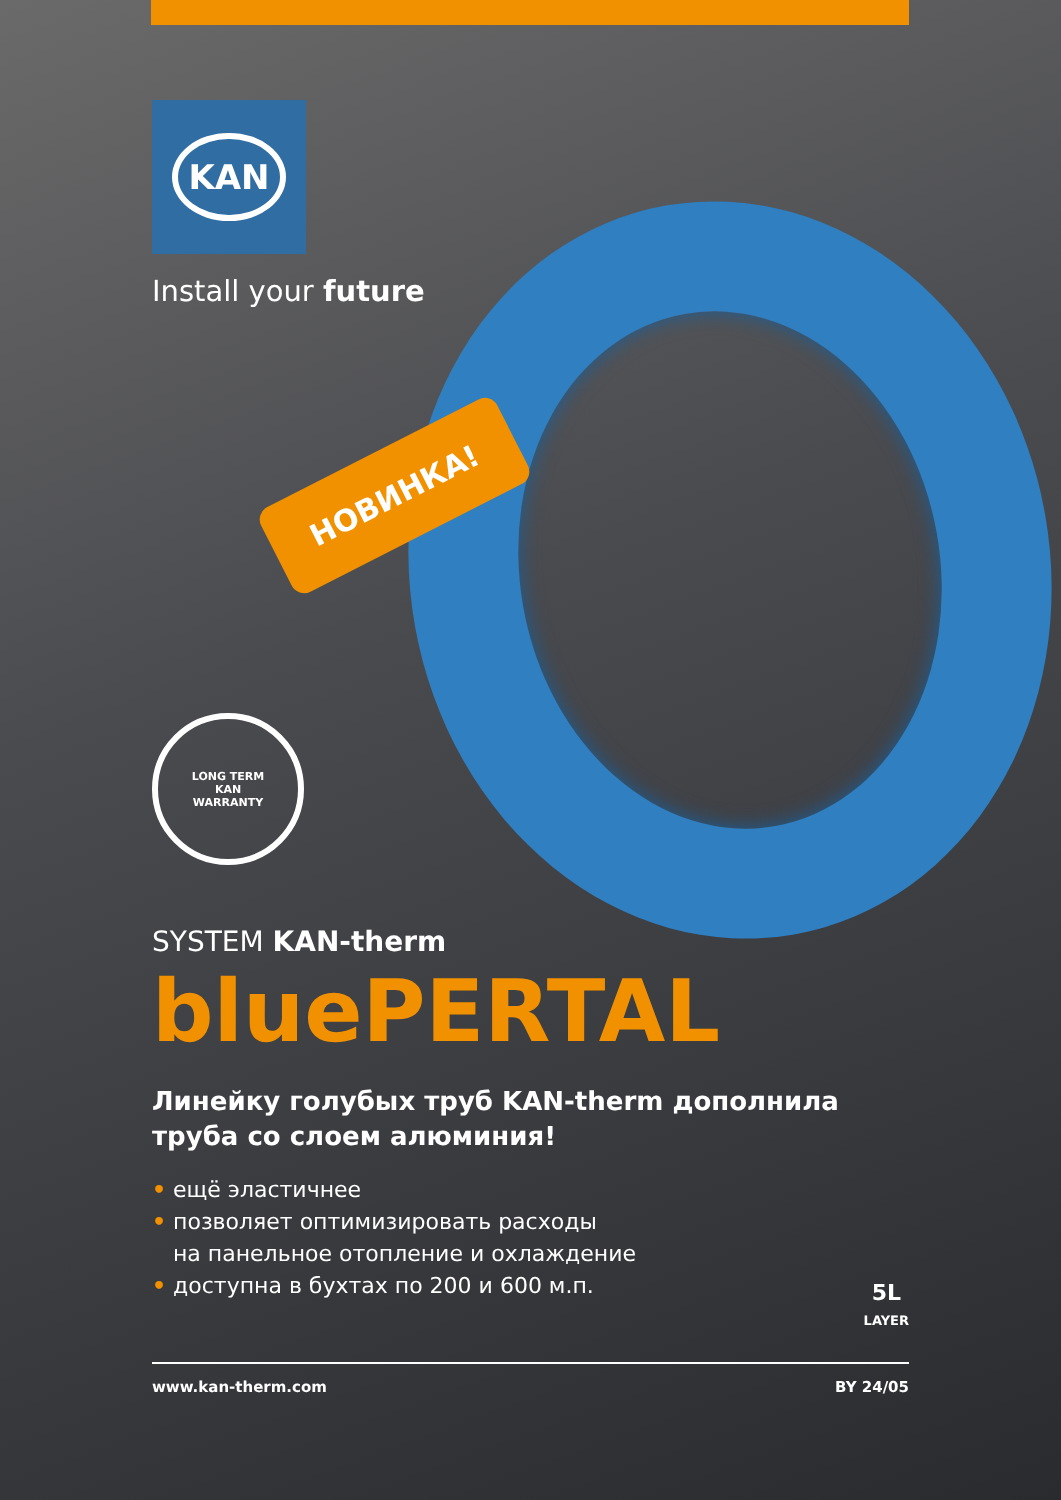KAN
Install your future
НОВИНКА!
LONG TERM
KAN
WARRANTY
SYSTEM KAN-therm
bluePERTAL
Линейку голубых труб KAN-therm дополнила
труба со слоем алюминия!
• ещё эластичнее
• позволяет оптимизировать расходы
на панельное отопление и охлаждение
• доступна в бухтах по 200 и 600 м.п.
www.kan-therm.com BY 24/05
5L
LAYER